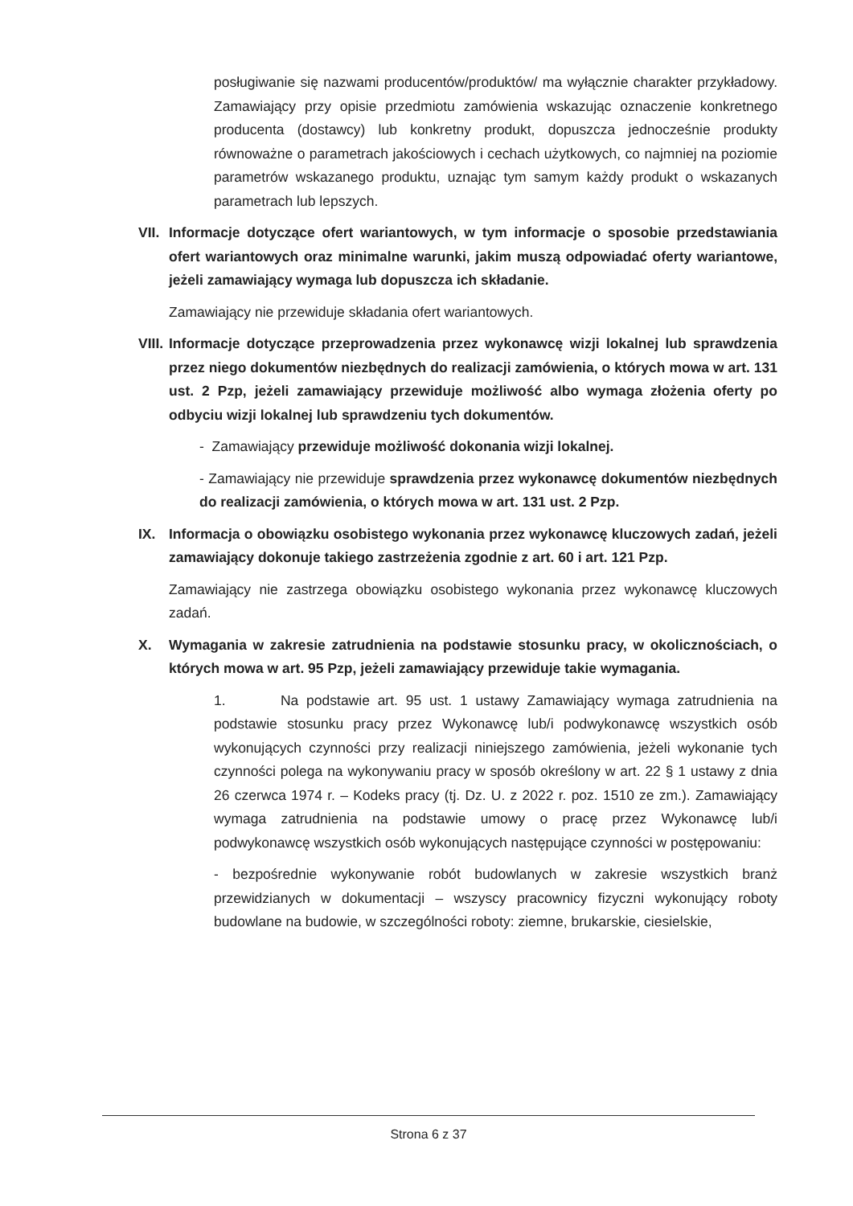posługiwanie się nazwami producentów/produktów/ ma wyłącznie charakter przykładowy. Zamawiający przy opisie przedmiotu zamówienia wskazując oznaczenie konkretnego producenta (dostawcy) lub konkretny produkt, dopuszcza jednocześnie produkty równoważne o parametrach jakościowych i cechach użytkowych, co najmniej na poziomie parametrów wskazanego produktu, uznając tym samym każdy produkt o wskazanych parametrach lub lepszych.
VII.
Informacje dotyczące ofert wariantowych, w tym informacje o sposobie przedstawiania ofert wariantowych oraz minimalne warunki, jakim muszą odpowiadać oferty wariantowe, jeżeli zamawiający wymaga lub dopuszcza ich składanie.
Zamawiający nie przewiduje składania ofert wariantowych.
VIII.
Informacje dotyczące przeprowadzenia przez wykonawcę wizji lokalnej lub sprawdzenia przez niego dokumentów niezbędnych do realizacji zamówienia, o których mowa w art. 131 ust. 2 Pzp, jeżeli zamawiający przewiduje możliwość albo wymaga złożenia oferty po odbyciu wizji lokalnej lub sprawdzeniu tych dokumentów.
- Zamawiający przewiduje możliwość dokonania wizji lokalnej.
- Zamawiający nie przewiduje sprawdzenia przez wykonawcę dokumentów niezbędnych do realizacji zamówienia, o których mowa w art. 131 ust. 2 Pzp.
IX. Informacja o obowiązku osobistego wykonania przez wykonawcę kluczowych zadań, jeżeli zamawiający dokonuje takiego zastrzeżenia zgodnie z art. 60 i art. 121 Pzp.
Zamawiający nie zastrzega obowiązku osobistego wykonania przez wykonawcę kluczowych zadań.
X. Wymagania w zakresie zatrudnienia na podstawie stosunku pracy, w okolicznościach, o których mowa w art. 95 Pzp, jeżeli zamawiający przewiduje takie wymagania.
1. Na podstawie art. 95 ust. 1 ustawy Zamawiający wymaga zatrudnienia na podstawie stosunku pracy przez Wykonawcę lub/i podwykonawcę wszystkich osób wykonujących czynności przy realizacji niniejszego zamówienia, jeżeli wykonanie tych czynności polega na wykonywaniu pracy w sposób określony w art. 22 § 1 ustawy z dnia 26 czerwca 1974 r. – Kodeks pracy (tj. Dz. U. z 2022 r. poz. 1510 ze zm.). Zamawiający wymaga zatrudnienia na podstawie umowy o pracę przez Wykonawcę lub/i podwykonawcę wszystkich osób wykonujących następujące czynności w postępowaniu:
- bezpośrednie wykonywanie robót budowlanych w zakresie wszystkich branż przewidzianych w dokumentacji – wszyscy pracownicy fizyczni wykonujący roboty budowlane na budowie, w szczególności roboty: ziemne, brukarskie, ciesielskie,
Strona 6 z 37